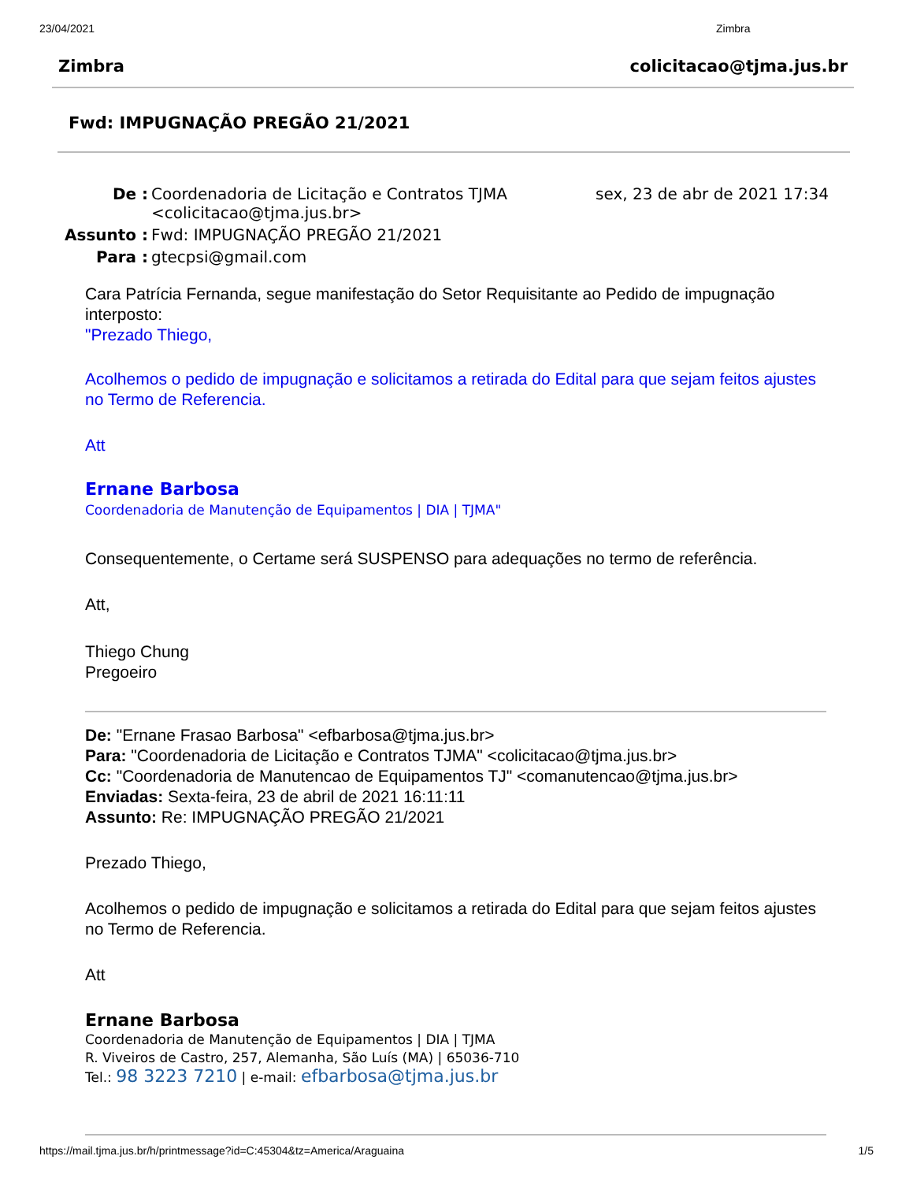23/04/2021 Zimbra
Zimbra colicitacao@tjma.jus.br
Fwd: IMPUGNAÇÃO PREGÃO 21/2021
| De : | Coordenadoria de Licitação e Contratos TJMA <colicitacao@tjma.jus.br> | sex, 23 de abr de 2021 17:34 |
| Assunto : | Fwd: IMPUGNAÇÃO PREGÃO 21/2021 | |
| Para : | gtecpsi@gmail.com | |
Cara Patrícia Fernanda, segue manifestação do Setor Requisitante ao Pedido de impugnação interposto:
"Prezado Thiego,
Acolhemos o pedido de impugnação e solicitamos a retirada do Edital para que sejam feitos ajustes no Termo de Referencia.
Att
Ernane Barbosa
Coordenadoria de Manutenção de Equipamentos | DIA | TJMA"
Consequentemente, o Certame será SUSPENSO para adequações no termo de referência.
Att,
Thiego Chung
Pregoeiro
De: "Ernane Frasao Barbosa" <efbarbosa@tjma.jus.br>
Para: "Coordenadoria de Licitação e Contratos TJMA" <colicitacao@tjma.jus.br>
Cc: "Coordenadoria de Manutencao de Equipamentos TJ" <comanutencao@tjma.jus.br>
Enviadas: Sexta-feira, 23 de abril de 2021 16:11:11
Assunto: Re: IMPUGNAÇÃO PREGÃO 21/2021
Prezado Thiego,
Acolhemos o pedido de impugnação e solicitamos a retirada do Edital para que sejam feitos ajustes no Termo de Referencia.
Att
Ernane Barbosa
Coordenadoria de Manutenção de Equipamentos | DIA | TJMA
R. Viveiros de Castro, 257, Alemanha, São Luís (MA) | 65036-710
Tel.: 98 3223 7210 | e-mail: efbarbosa@tjma.jus.br
https://mail.tjma.jus.br/h/printmessage?id=C:45304&tz=America/Araguaina 1/5